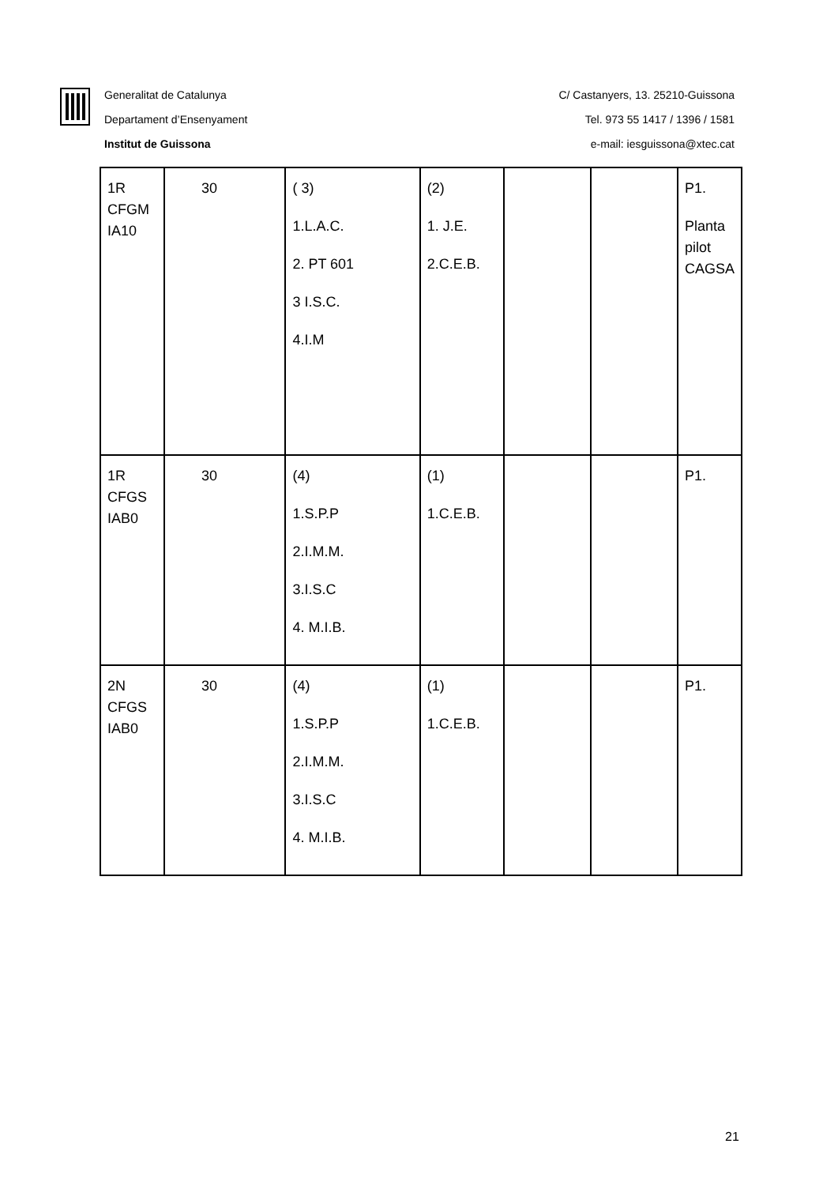Generalitat de Catalunya
Departament d’Ensenyament
Institut de Guissona
C/ Castanyers, 13. 25210-Guissona
Tel. 973 55 1417 / 1396 / 1581
e-mail: iesguissona@xtec.cat
| 1R CFGM IA10 | 30 | ( 3) 1.L.A.C. 2. PT 601 3 I.S.C. 4.I.M | (2) 1. J.E. 2.C.E.B. | | | P1. Planta pilot CAGSA |
| 1R CFGS IAB0 | 30 | (4) 1.S.P.P 2.I.M.M. 3.I.S.C 4. M.I.B. | (1) 1.C.E.B. | | | P1. |
| 2N CFGS IAB0 | 30 | (4) 1.S.P.P 2.I.M.M. 3.I.S.C 4. M.I.B. | (1) 1.C.E.B. | | | P1. |
21